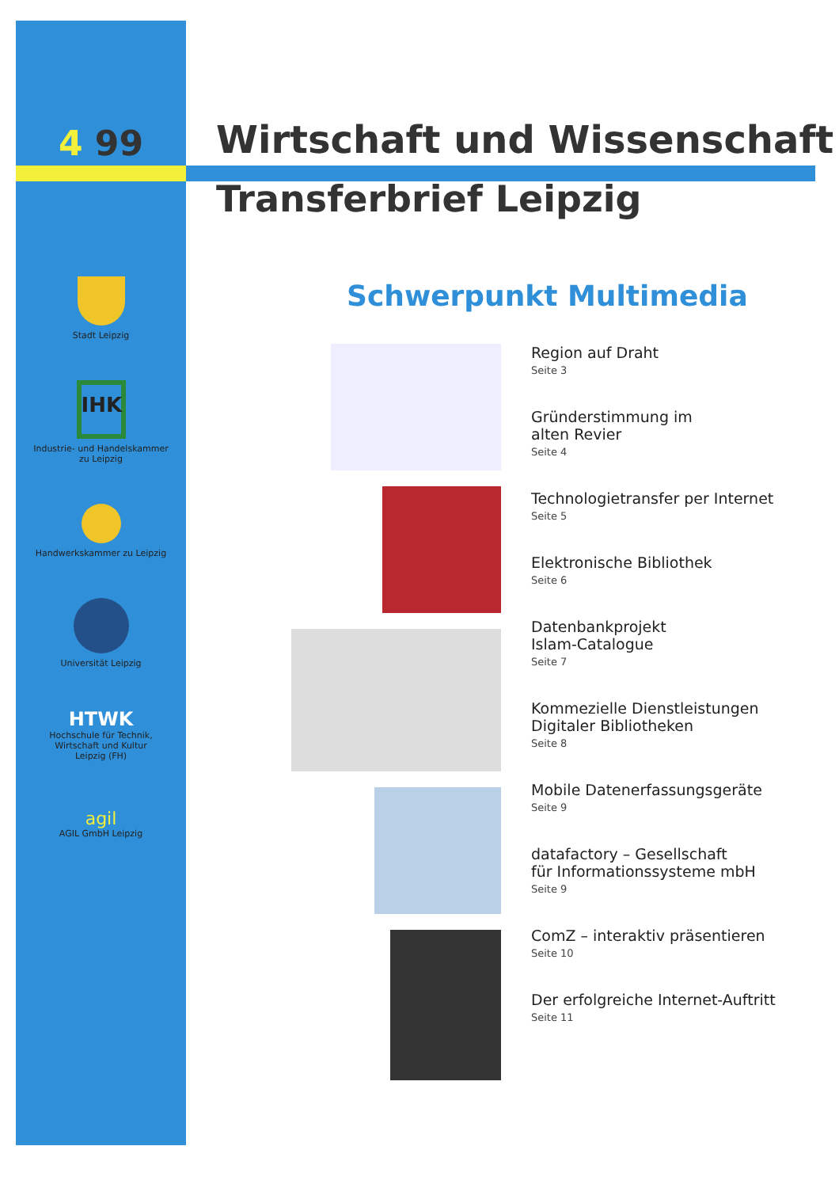4 99
Stadt Leipzig
IHK
Industrie- und Handelskammer
zu Leipzig
Handwerkskammer zu Leipzig
Universität Leipzig
HTWK
Hochschule für Technik,
Wirtschaft und Kultur
Leipzig (FH)
agil
AGIL GmbH Leipzig
Wirtschaft und Wissenschaft
Transferbrief Leipzig
Schwerpunkt Multimedia
Region auf Draht
Seite 3
Gründerstimmung im
alten Revier
Seite 4
Technologietransfer per Internet
Seite 5
Elektronische Bibliothek
Seite 6
Datenbankprojekt
Islam-Catalogue
Seite 7
Kommezielle Dienstleistungen
Digitaler Bibliotheken
Seite 8
Mobile Datenerfassungsgeräte
Seite 9
datafactory – Gesellschaft
für Informationssysteme mbH
Seite 9
ComZ – interaktiv präsentieren
Seite 10
Der erfolgreiche Internet-Auftritt
Seite 11